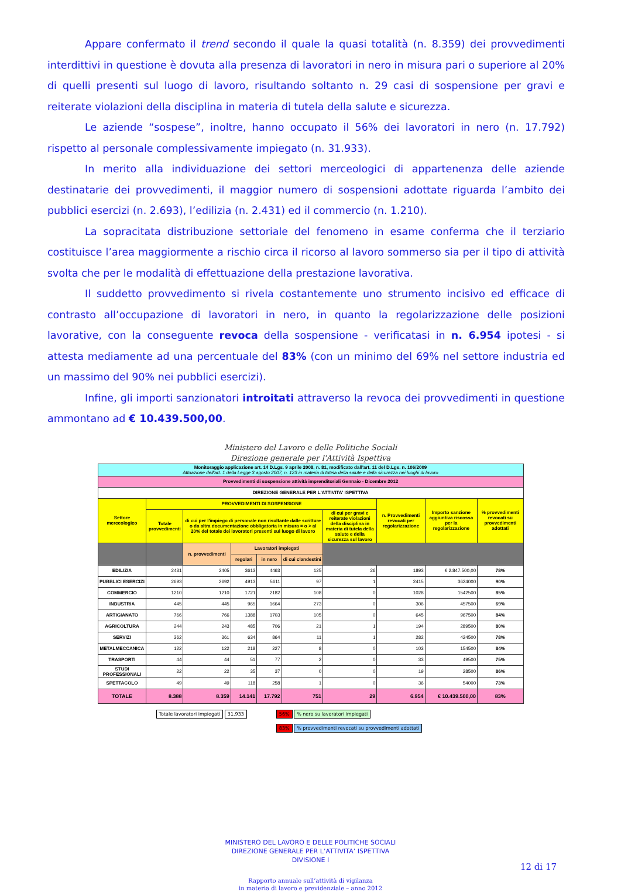Appare confermato il trend secondo il quale la quasi totalità (n. 8.359) dei provvedimenti interdittivi in questione è dovuta alla presenza di lavoratori in nero in misura pari o superiore al 20% di quelli presenti sul luogo di lavoro, risultando soltanto n. 29 casi di sospensione per gravi e reiterate violazioni della disciplina in materia di tutela della salute e sicurezza.
Le aziende “sospese”, inoltre, hanno occupato il 56% dei lavoratori in nero (n. 17.792) rispetto al personale complessivamente impiegato (n. 31.933).
In merito alla individuazione dei settori merceologici di appartenenza delle aziende destinatarie dei provvedimenti, il maggior numero di sospensioni adottate riguarda l’ambito dei pubblici esercizi (n. 2.693), l’edilizia (n. 2.431) ed il commercio (n. 1.210).
La sopracitata distribuzione settoriale del fenomeno in esame conferma che il terziario costituisce l’area maggiormente a rischio circa il ricorso al lavoro sommerso sia per il tipo di attività svolta che per le modalità di effettuazione della prestazione lavorativa.
Il suddetto provvedimento si rivela costantemente uno strumento incisivo ed efficace di contrasto all’occupazione di lavoratori in nero, in quanto la regolarizzazione delle posizioni lavorative, con la conseguente revoca della sospensione - verificatasi in n. 6.954 ipotesi - si attesta mediamente ad una percentuale del 83% (con un minimo del 69% nel settore industria ed un massimo del 90% nei pubblici esercizi).
Infine, gli importi sanzionatori introitati attraverso la revoca dei provvedimenti in questione ammontano ad € 10.439.500,00.
Ministero del Lavoro e delle Politiche Sociali
Direzione generale per l'Attività Ispettiva
| Monitoraggio applicazione art. 14 D.Lgs. 9 aprile 2008, n. 81, modificato dall'art. 11 del D.Lgs. n. 106/2009 Attuazione dell'art. 1 della Legge 3 agosto 2007, n. 123 in materia di tutela della salute e della sicurezza nei luoghi di lavoro | | | | | | | | | |
| --- | --- | --- | --- | --- | --- | --- | --- | --- | --- |
| Provvedimenti di sospensione attività imprenditoriali Gennaio - Dicembre 2012 | | | | | | | | | |
| DIREZIONE GENERALE PER L'ATTIVITA' ISPETTIVA | | | | | | | | | |
| Settore merceologico | PROVVEDIMENTI DI SOSPENSIONE | | | | | | n. Provvedimenti revocati per regolarizzazione | Importo sanzione aggiuntiva riscossa per la regolarizzazione | % provvedimenti revocati su provvedimenti adottati |
| | Totale provvedimenti | di cui per l'impiego di personale non risultante dalle scritture o da altra documentazione obbligatoria in misura = o > al 20% del totale dei lavoratori presenti sul luogo di lavoro | | | | di cui per gravi e reiterate violazioni della disciplina in materia di tutela della salute e della sicurezza sul lavoro | | | |
| | | n. provvedimenti | Lavoratori impiegati | | | | | | |
| | | | regolari | in nero | di cui clandestini | | | | |
| EDILIZIA | 2431 | 2405 | 3613 | 4463 | 125 | 26 | 1893 | € 2.847.500,00 | 78% |
| PUBBLICI ESERCIZI | 2693 | 2692 | 4913 | 5611 | 97 | 1 | 2415 | 3624000 | 90% |
| COMMERCIO | 1210 | 1210 | 1721 | 2182 | 108 | 0 | 1028 | 1542500 | 85% |
| INDUSTRIA | 445 | 445 | 965 | 1664 | 273 | 0 | 306 | 457500 | 69% |
| ARTIGIANATO | 766 | 766 | 1388 | 1703 | 105 | 0 | 645 | 967500 | 84% |
| AGRICOLTURA | 244 | 243 | 485 | 706 | 21 | 1 | 194 | 289500 | 80% |
| SERVIZI | 362 | 361 | 634 | 864 | 11 | 1 | 282 | 424500 | 78% |
| METALMECCANICA | 122 | 122 | 218 | 227 | 8 | 0 | 103 | 154500 | 84% |
| TRASPORTI | 44 | 44 | 51 | 77 | 2 | 0 | 33 | 49500 | 75% |
| STUDI PROFESSIONALI | 22 | 22 | 35 | 37 | 0 | 0 | 19 | 28500 | 86% |
| SPETTACOLO | 49 | 49 | 118 | 258 | 1 | 0 | 36 | 54000 | 73% |
| TOTALE | 8.388 | 8.359 | 14.141 | 17.792 | 751 | 29 | 6.954 | € 10.439.500,00 | 83% |
Totale lavoratori impiegati 31.933
56% % nero su lavoratori impiegati
83% % provvedimenti revocati su provvedimenti adottati
MINISTERO DEL LAVORO E DELLE POLITICHE SOCIALI
DIREZIONE GENERALE PER L’ATTIVITA’ ISPETTIVA
DIVISIONE I
12 di 17
Rapporto annuale sull’attività di vigilanza
in materia di lavoro e previdenziale – anno 2012